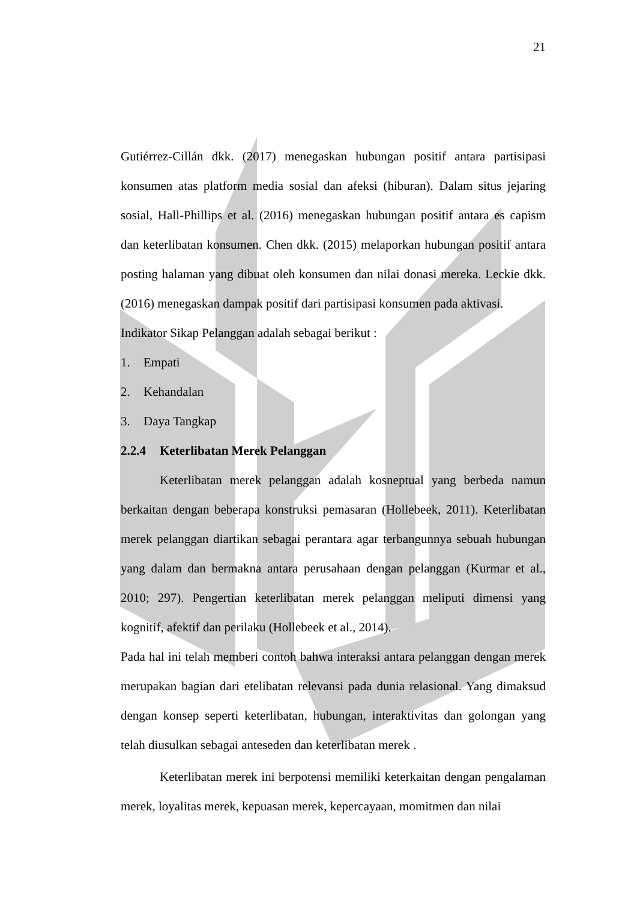21
Gutiérrez-Cillán dkk. (2017) menegaskan hubungan positif antara partisipasi konsumen atas platform media sosial dan afeksi (hiburan). Dalam situs jejaring sosial, Hall-Phillips et al. (2016) menegaskan hubungan positif antara es capism dan keterlibatan konsumen. Chen dkk. (2015) melaporkan hubungan positif antara posting halaman yang dibuat oleh konsumen dan nilai donasi mereka. Leckie dkk. (2016) menegaskan dampak positif dari partisipasi konsumen pada aktivasi.
Indikator Sikap Pelanggan adalah sebagai berikut :
1. Empati
2. Kehandalan
3. Daya Tangkap
2.2.4 Keterlibatan Merek Pelanggan
Keterlibatan merek pelanggan adalah kosneptual yang berbeda namun berkaitan dengan beberapa konstruksi pemasaran (Hollebeek, 2011). Keterlibatan merek pelanggan diartikan sebagai perantara agar terbangunnya sebuah hubungan yang dalam dan bermakna antara perusahaan dengan pelanggan (Kurmar et al., 2010; 297). Pengertian keterlibatan merek pelanggan meliputi dimensi yang kognitif, afektif dan perilaku (Hollebeek et al., 2014).
Pada hal ini telah memberi contoh bahwa interaksi antara pelanggan dengan merek merupakan bagian dari etelibatan relevansi pada dunia relasional. Yang dimaksud dengan konsep seperti keterlibatan, hubungan, interaktivitas dan golongan yang telah diusulkan sebagai anteseden dan keterlibatan merek .
Keterlibatan merek ini berpotensi memiliki keterkaitan dengan pengalaman merek, loyalitas merek, kepuasan merek, kepercayaan, momitmen dan nilai